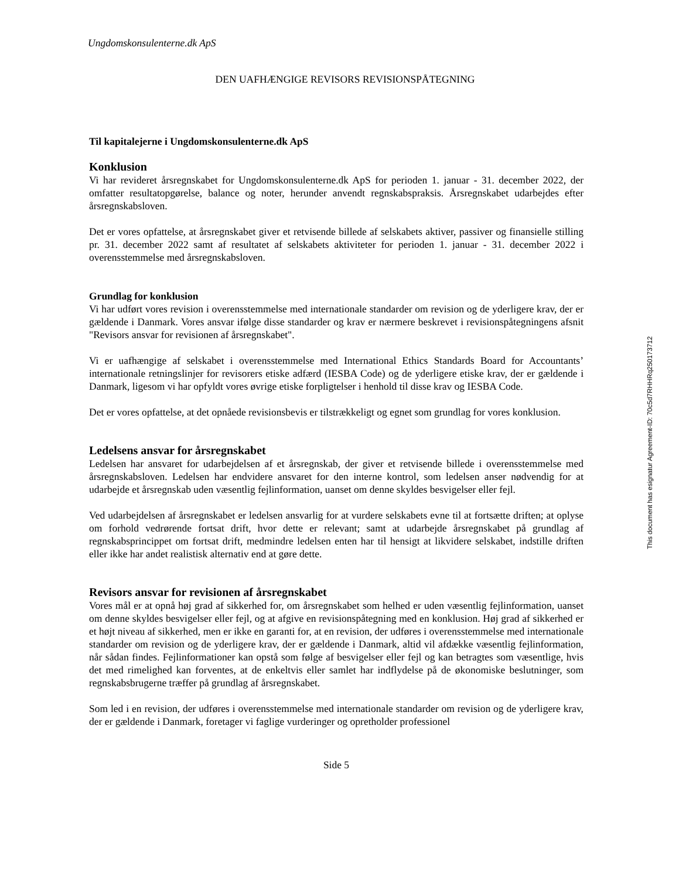Ungdomskonsulenterne.dk ApS
DEN UAFHÆNGIGE REVISORS REVISIONSPÅTEGNING
Til kapitalejerne i Ungdomskonsulenterne.dk ApS
Konklusion
Vi har revideret årsregnskabet for Ungdomskonsulenterne.dk ApS for perioden 1. januar - 31. december 2022, der omfatter resultatopgørelse, balance og noter, herunder anvendt regnskabspraksis. Årsregnskabet udarbejdes efter årsregnskabsloven.
Det er vores opfattelse, at årsregnskabet giver et retvisende billede af selskabets aktiver, passiver og finansielle stilling pr. 31. december 2022 samt af resultatet af selskabets aktiviteter for perioden 1. januar - 31. december 2022 i overensstemmelse med årsregnskabsloven.
Grundlag for konklusion
Vi har udført vores revision i overensstemmelse med internationale standarder om revision og de yderligere krav, der er gældende i Danmark. Vores ansvar ifølge disse standarder og krav er nærmere beskrevet i revisionspåtegningens afsnit "Revisors ansvar for revisionen af årsregnskabet".
Vi er uafhængige af selskabet i overensstemmelse med International Ethics Standards Board for Accountants’ internationale retningslinjer for revisorers etiske adfærd (IESBA Code) og de yderligere etiske krav, der er gældende i Danmark, ligesom vi har opfyldt vores øvrige etiske forpligtelser i henhold til disse krav og IESBA Code.
Det er vores opfattelse, at det opnåede revisionsbevis er tilstrækkeligt og egnet som grundlag for vores konklusion.
Ledelsens ansvar for årsregnskabet
Ledelsen har ansvaret for udarbejdelsen af et årsregnskab, der giver et retvisende billede i overensstemmelse med årsregnskabsloven. Ledelsen har endvidere ansvaret for den interne kontrol, som ledelsen anser nødvendig for at udarbejde et årsregnskab uden væsentlig fejlinformation, uanset om denne skyldes besvigelser eller fejl.
Ved udarbejdelsen af årsregnskabet er ledelsen ansvarlig for at vurdere selskabets evne til at fortsætte driften; at oplyse om forhold vedrørende fortsat drift, hvor dette er relevant; samt at udarbejde årsregnskabet på grundlag af regnskabsprincippet om fortsat drift, medmindre ledelsen enten har til hensigt at likvidere selskabet, indstille driften eller ikke har andet realistisk alternativ end at gøre dette.
Revisors ansvar for revisionen af årsregnskabet
Vores mål er at opnå høj grad af sikkerhed for, om årsregnskabet som helhed er uden væsentlig fejlinformation, uanset om denne skyldes besvigelser eller fejl, og at afgive en revisionspåtegning med en konklusion. Høj grad af sikkerhed er et højt niveau af sikkerhed, men er ikke en garanti for, at en revision, der udføres i overensstemmelse med internationale standarder om revision og de yderligere krav, der er gældende i Danmark, altid vil afdække væsentlig fejlinformation, når sådan findes. Fejlinformationer kan opstå som følge af besvigelser eller fejl og kan betragtes som væsentlige, hvis det med rimelighed kan forventes, at de enkeltvis eller samlet har indflydelse på de økonomiske beslutninger, som regnskabsbrugerne træffer på grundlag af årsregnskabet.
Som led i en revision, der udføres i overensstemmelse med internationale standarder om revision og de yderligere krav, der er gældende i Danmark, foretager vi faglige vurderinger og opretholder professionel
Side 5
This document has esignatur Agreement-ID: 70c5d7RHHRq250173712